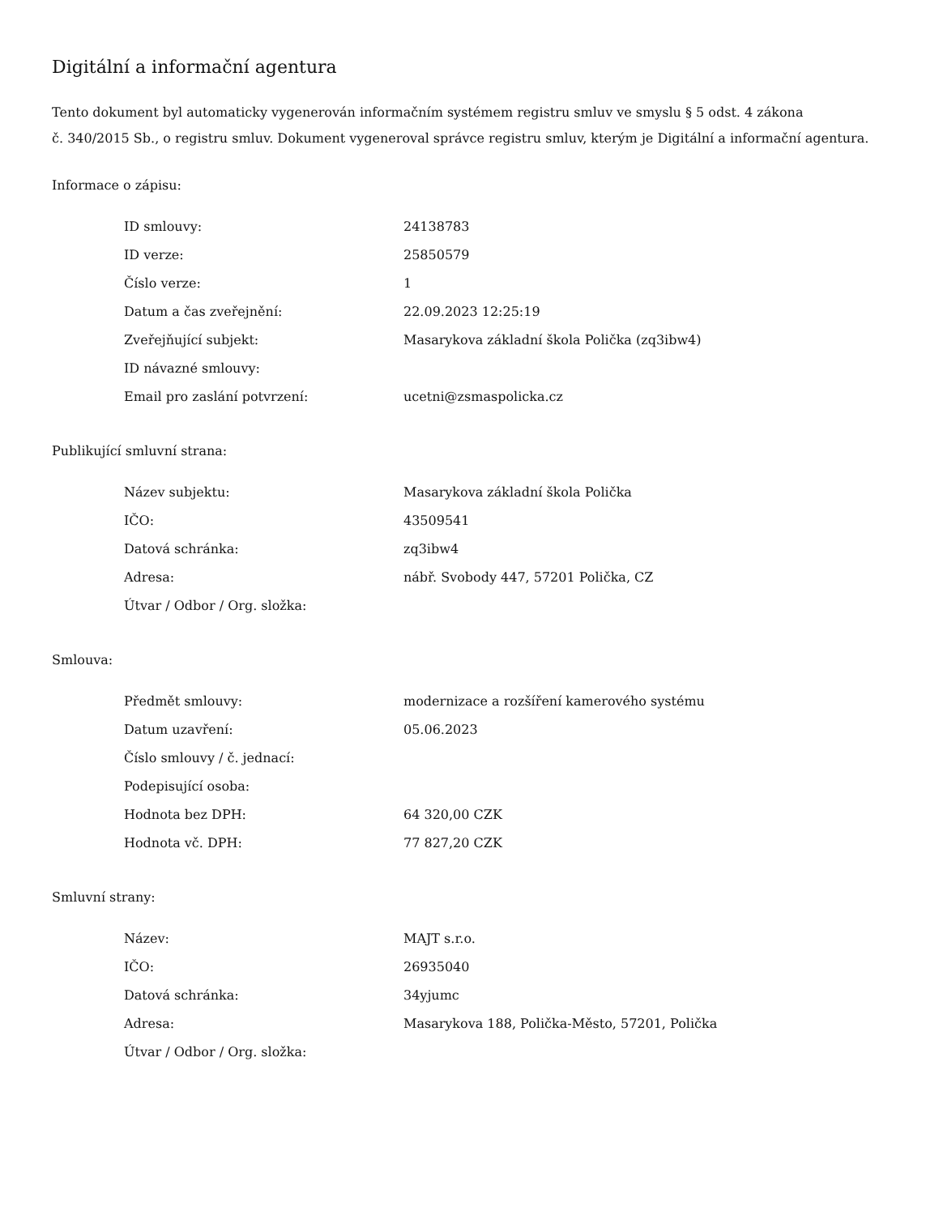Digitální a informační agentura
Tento dokument byl automaticky vygenerován informačním systémem registru smluv ve smyslu § 5 odst. 4 zákona
č. 340/2015 Sb., o registru smluv. Dokument vygeneroval správce registru smluv, kterým je Digitální a informační agentura.
Informace o zápisu:
| ID smlouvy: | 24138783 |
| ID verze: | 25850579 |
| Číslo verze: | 1 |
| Datum a čas zveřejnění: | 22.09.2023 12:25:19 |
| Zveřejňující subjekt: | Masarykova základní škola Polička (zq3ibw4) |
| ID návazné smlouvy: | |
| Email pro zaslání potvrzení: | ucetni@zsmaspolicka.cz |
Publikující smluvní strana:
| Název subjektu: | Masarykova základní škola Polička |
| IČO: | 43509541 |
| Datová schránka: | zq3ibw4 |
| Adresa: | nábř. Svobody 447, 57201 Polička, CZ |
| Útvar / Odbor / Org. složka: | |
Smlouva:
| Předmět smlouvy: | modernizace a rozšíření kamerového systému |
| Datum uzavření: | 05.06.2023 |
| Číslo smlouvy / č. jednací: | |
| Podepisující osoba: | |
| Hodnota bez DPH: | 64 320,00 CZK |
| Hodnota vč. DPH: | 77 827,20 CZK |
Smluvní strany:
| Název: | MAJT s.r.o. |
| IČO: | 26935040 |
| Datová schránka: | 34yjumc |
| Adresa: | Masarykova 188, Polička-Město, 57201, Polička |
| Útvar / Odbor / Org. složka: | |